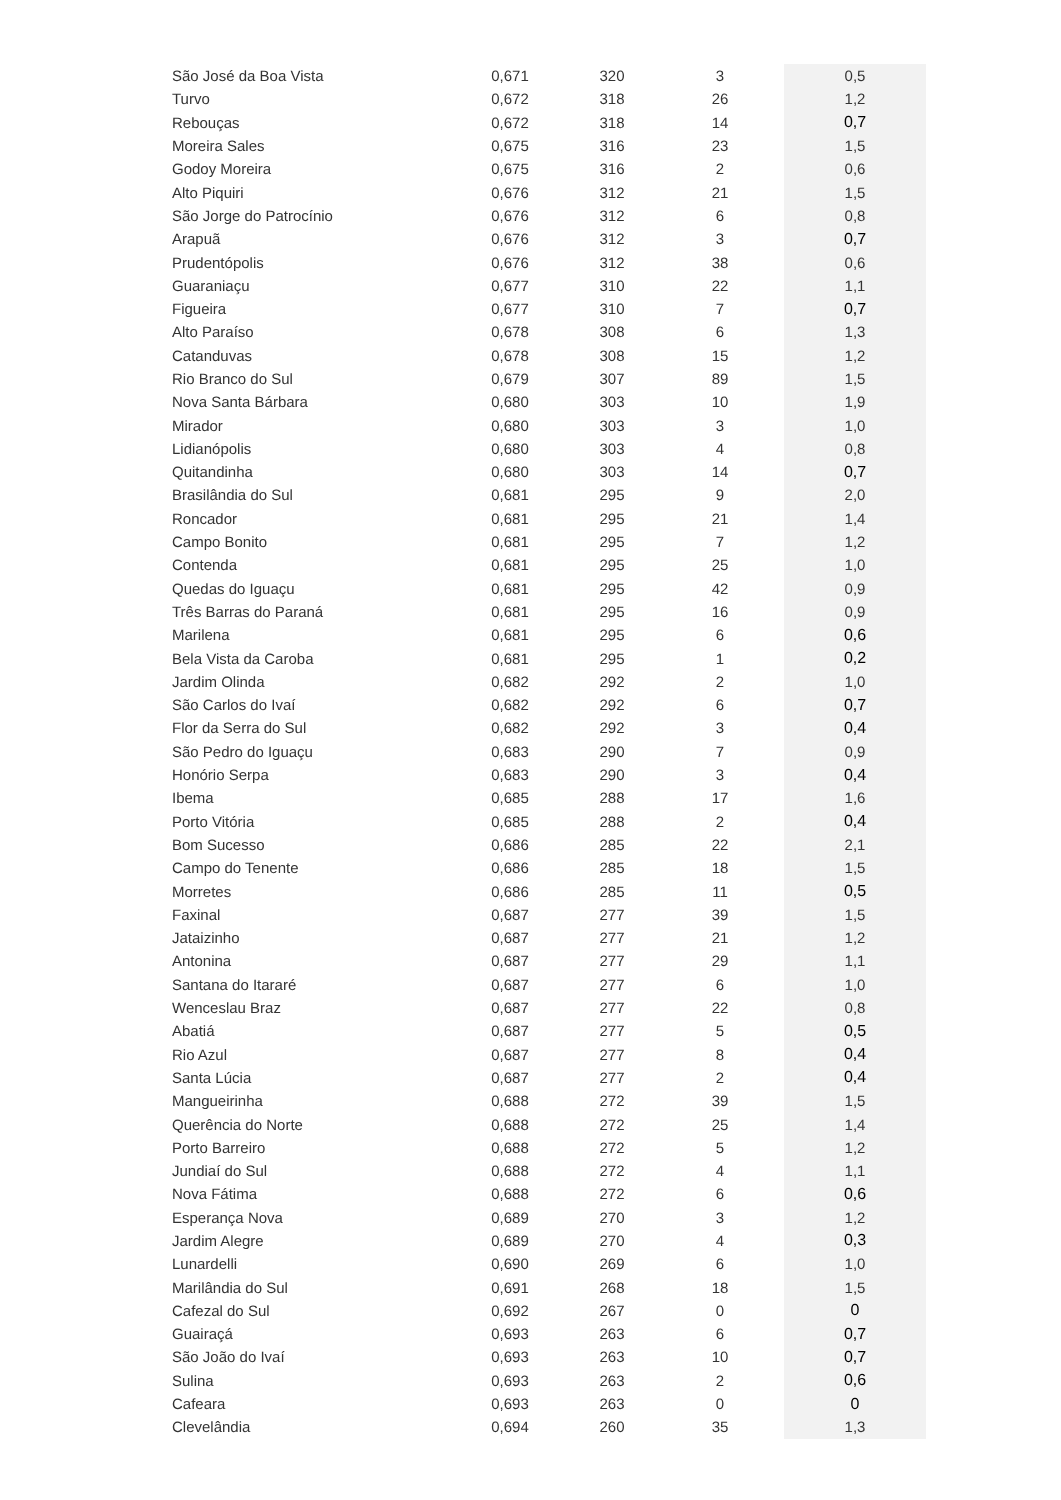| São José da Boa Vista | 0,671 | 320 | 3 | 0,5 |
| Turvo | 0,672 | 318 | 26 | 1,2 |
| Rebouças | 0,672 | 318 | 14 | 0,7 |
| Moreira Sales | 0,675 | 316 | 23 | 1,5 |
| Godoy Moreira | 0,675 | 316 | 2 | 0,6 |
| Alto Piquiri | 0,676 | 312 | 21 | 1,5 |
| São Jorge do Patrocínio | 0,676 | 312 | 6 | 0,8 |
| Arapuã | 0,676 | 312 | 3 | 0,7 |
| Prudentópolis | 0,676 | 312 | 38 | 0,6 |
| Guaraniaçu | 0,677 | 310 | 22 | 1,1 |
| Figueira | 0,677 | 310 | 7 | 0,7 |
| Alto Paraíso | 0,678 | 308 | 6 | 1,3 |
| Catanduvas | 0,678 | 308 | 15 | 1,2 |
| Rio Branco do Sul | 0,679 | 307 | 89 | 1,5 |
| Nova Santa Bárbara | 0,680 | 303 | 10 | 1,9 |
| Mirador | 0,680 | 303 | 3 | 1,0 |
| Lidianópolis | 0,680 | 303 | 4 | 0,8 |
| Quitandinha | 0,680 | 303 | 14 | 0,7 |
| Brasilândia do Sul | 0,681 | 295 | 9 | 2,0 |
| Roncador | 0,681 | 295 | 21 | 1,4 |
| Campo Bonito | 0,681 | 295 | 7 | 1,2 |
| Contenda | 0,681 | 295 | 25 | 1,0 |
| Quedas do Iguaçu | 0,681 | 295 | 42 | 0,9 |
| Três Barras do Paraná | 0,681 | 295 | 16 | 0,9 |
| Marilena | 0,681 | 295 | 6 | 0,6 |
| Bela Vista da Caroba | 0,681 | 295 | 1 | 0,2 |
| Jardim Olinda | 0,682 | 292 | 2 | 1,0 |
| São Carlos do Ivaí | 0,682 | 292 | 6 | 0,7 |
| Flor da Serra do Sul | 0,682 | 292 | 3 | 0,4 |
| São Pedro do Iguaçu | 0,683 | 290 | 7 | 0,9 |
| Honório Serpa | 0,683 | 290 | 3 | 0,4 |
| Ibema | 0,685 | 288 | 17 | 1,6 |
| Porto Vitória | 0,685 | 288 | 2 | 0,4 |
| Bom Sucesso | 0,686 | 285 | 22 | 2,1 |
| Campo do Tenente | 0,686 | 285 | 18 | 1,5 |
| Morretes | 0,686 | 285 | 11 | 0,5 |
| Faxinal | 0,687 | 277 | 39 | 1,5 |
| Jataizinho | 0,687 | 277 | 21 | 1,2 |
| Antonina | 0,687 | 277 | 29 | 1,1 |
| Santana do Itararé | 0,687 | 277 | 6 | 1,0 |
| Wenceslau Braz | 0,687 | 277 | 22 | 0,8 |
| Abatiá | 0,687 | 277 | 5 | 0,5 |
| Rio Azul | 0,687 | 277 | 8 | 0,4 |
| Santa Lúcia | 0,687 | 277 | 2 | 0,4 |
| Mangueirinha | 0,688 | 272 | 39 | 1,5 |
| Querência do Norte | 0,688 | 272 | 25 | 1,4 |
| Porto Barreiro | 0,688 | 272 | 5 | 1,2 |
| Jundiaí do Sul | 0,688 | 272 | 4 | 1,1 |
| Nova Fátima | 0,688 | 272 | 6 | 0,6 |
| Esperança Nova | 0,689 | 270 | 3 | 1,2 |
| Jardim Alegre | 0,689 | 270 | 4 | 0,3 |
| Lunardelli | 0,690 | 269 | 6 | 1,0 |
| Marilândia do Sul | 0,691 | 268 | 18 | 1,5 |
| Cafezal do Sul | 0,692 | 267 | 0 | 0 |
| Guairaçá | 0,693 | 263 | 6 | 0,7 |
| São João do Ivaí | 0,693 | 263 | 10 | 0,7 |
| Sulina | 0,693 | 263 | 2 | 0,6 |
| Cafeara | 0,693 | 263 | 0 | 0 |
| Clevelândia | 0,694 | 260 | 35 | 1,3 |